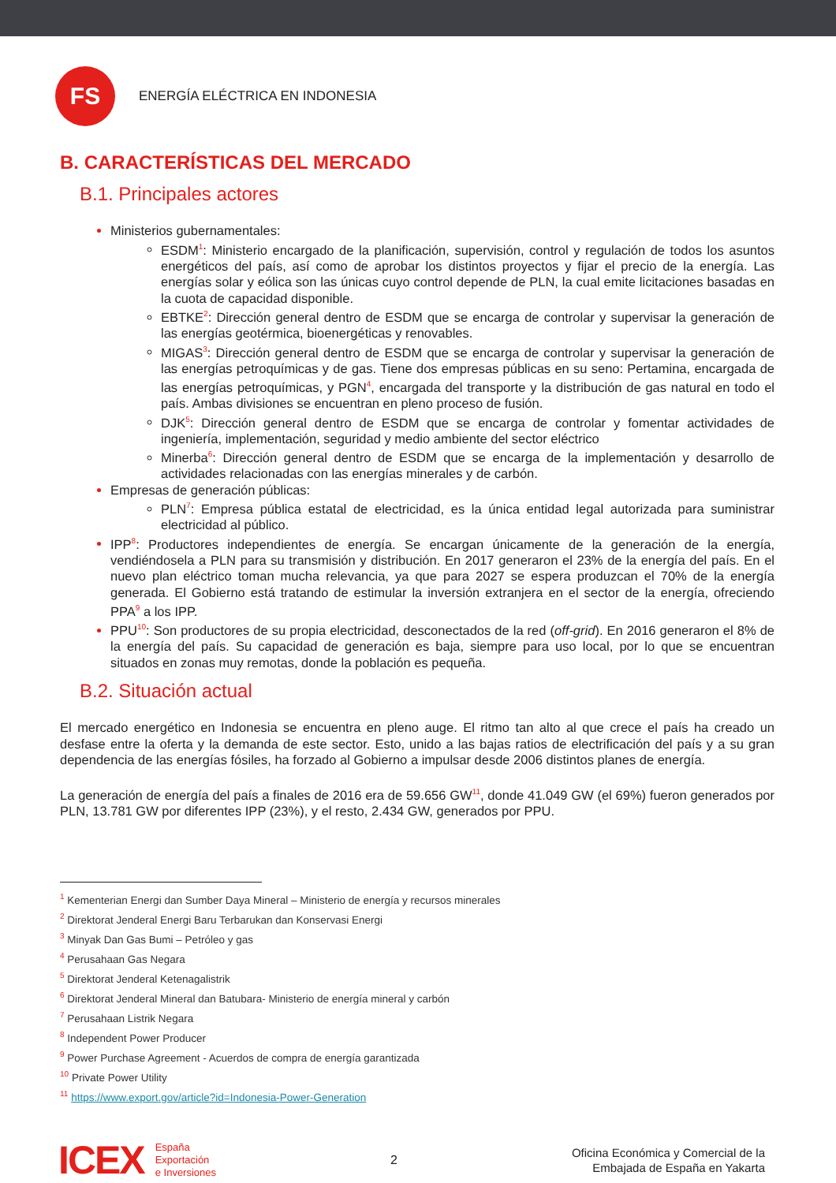FS
ENERGÍA ELÉCTRICA EN INDONESIA
B. CARACTERÍSTICAS DEL MERCADO
B.1. Principales actores
Ministerios gubernamentales:
ESDM<sup>1</sup>: Ministerio encargado de la planificación, supervisión, control y regulación de todos los asuntos energéticos del país, así como de aprobar los distintos proyectos y fijar el precio de la energía. Las energías solar y eólica son las únicas cuyo control depende de PLN, la cual emite licitaciones basadas en la cuota de capacidad disponible.
EBTKE<sup>2</sup>: Dirección general dentro de ESDM que se encarga de controlar y supervisar la generación de las energías geotérmica, bioenergéticas y renovables.
MIGAS<sup>3</sup>: Dirección general dentro de ESDM que se encarga de controlar y supervisar la generación de las energías petroquímicas y de gas. Tiene dos empresas públicas en su seno: Pertamina, encargada de las energías petroquímicas, y PGN<sup>4</sup>, encargada del transporte y la distribución de gas natural en todo el país. Ambas divisiones se encuentran en pleno proceso de fusión.
DJK<sup>5</sup>: Dirección general dentro de ESDM que se encarga de controlar y fomentar actividades de ingeniería, implementación, seguridad y medio ambiente del sector eléctrico
Minerba<sup>6</sup>: Dirección general dentro de ESDM que se encarga de la implementación y desarrollo de actividades relacionadas con las energías minerales y de carbón.
Empresas de generación públicas:
PLN<sup>7</sup>: Empresa pública estatal de electricidad, es la única entidad legal autorizada para suministrar electricidad al público.
IPP<sup>8</sup>: Productores independientes de energía. Se encargan únicamente de la generación de la energía, vendiéndosela a PLN para su transmisión y distribución. En 2017 generaron el 23% de la energía del país. En el nuevo plan eléctrico toman mucha relevancia, ya que para 2027 se espera produzcan el 70% de la energía generada. El Gobierno está tratando de estimular la inversión extranjera en el sector de la energía, ofreciendo PPA<sup>9</sup> a los IPP.
PPU<sup>10</sup>: Son productores de su propia electricidad, desconectados de la red (off-grid). En 2016 generaron el 8% de la energía del país. Su capacidad de generación es baja, siempre para uso local, por lo que se encuentran situados en zonas muy remotas, donde la población es pequeña.
B.2. Situación actual
El mercado energético en Indonesia se encuentra en pleno auge. El ritmo tan alto al que crece el país ha creado un desfase entre la oferta y la demanda de este sector. Esto, unido a las bajas ratios de electrificación del país y a su gran dependencia de las energías fósiles, ha forzado al Gobierno a impulsar desde 2006 distintos planes de energía.
La generación de energía del país a finales de 2016 era de 59.656 GW<sup>11</sup>, donde 41.049 GW (el 69%) fueron generados por PLN, 13.781 GW por diferentes IPP (23%), y el resto, 2.434 GW, generados por PPU.
<sup>1</sup> Kementerian Energi dan Sumber Daya Mineral – Ministerio de energía y recursos minerales
<sup>2</sup> Direktorat Jenderal Energi Baru Terbarukan dan Konservasi Energi
<sup>3</sup> Minyak Dan Gas Bumi – Petróleo y gas
<sup>4</sup> Perusahaan Gas Negara
<sup>5</sup> Direktorat Jenderal Ketenagalistrik
<sup>6</sup> Direktorat Jenderal Mineral dan Batubara- Ministerio de energía mineral y carbón
<sup>7</sup> Perusahaan Listrik Negara
<sup>8</sup> Independent Power Producer
<sup>9</sup> Power Purchase Agreement - Acuerdos de compra de energía garantizada
<sup>10</sup> Private Power Utility
<sup>11</sup> https://www.export.gov/article?id=Indonesia-Power-Generation
ICEX
España
Exportación
e Inversiones
2
Oficina Económica y Comercial de la
Embajada de España en Yakarta